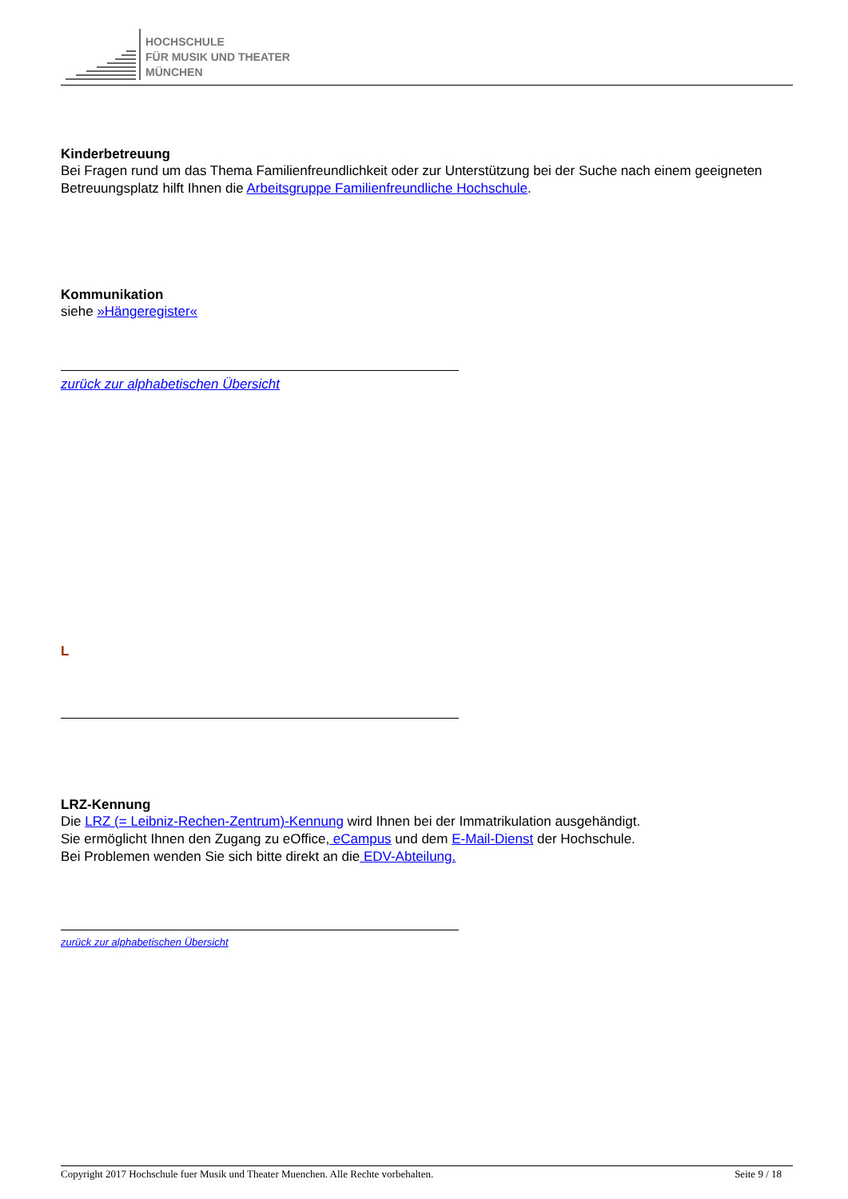HOCHSCHULE
FÜR MUSIK UND THEATER
MÜNCHEN
Kinderbetreuung
Bei Fragen rund um das Thema Familienfreundlichkeit oder zur Unterstützung bei der Suche nach einem geeigneten Betreuungsplatz hilft Ihnen die Arbeitsgruppe Familienfreundliche Hochschule.
Kommunikation
siehe »Hängeregister«
zurück zur alphabetischen Übersicht
L
LRZ-Kennung
Die LRZ (= Leibniz-Rechen-Zentrum)-Kennung wird Ihnen bei der Immatrikulation ausgehändigt.
Sie ermöglicht Ihnen den Zugang zu eOffice, eCampus und dem E-Mail-Dienst der Hochschule.
Bei Problemen wenden Sie sich bitte direkt an die EDV-Abteilung.
zurück zur alphabetischen Übersicht
Copyright 2017 Hochschule fuer Musik und Theater Muenchen. Alle Rechte vorbehalten. Seite 9 / 18